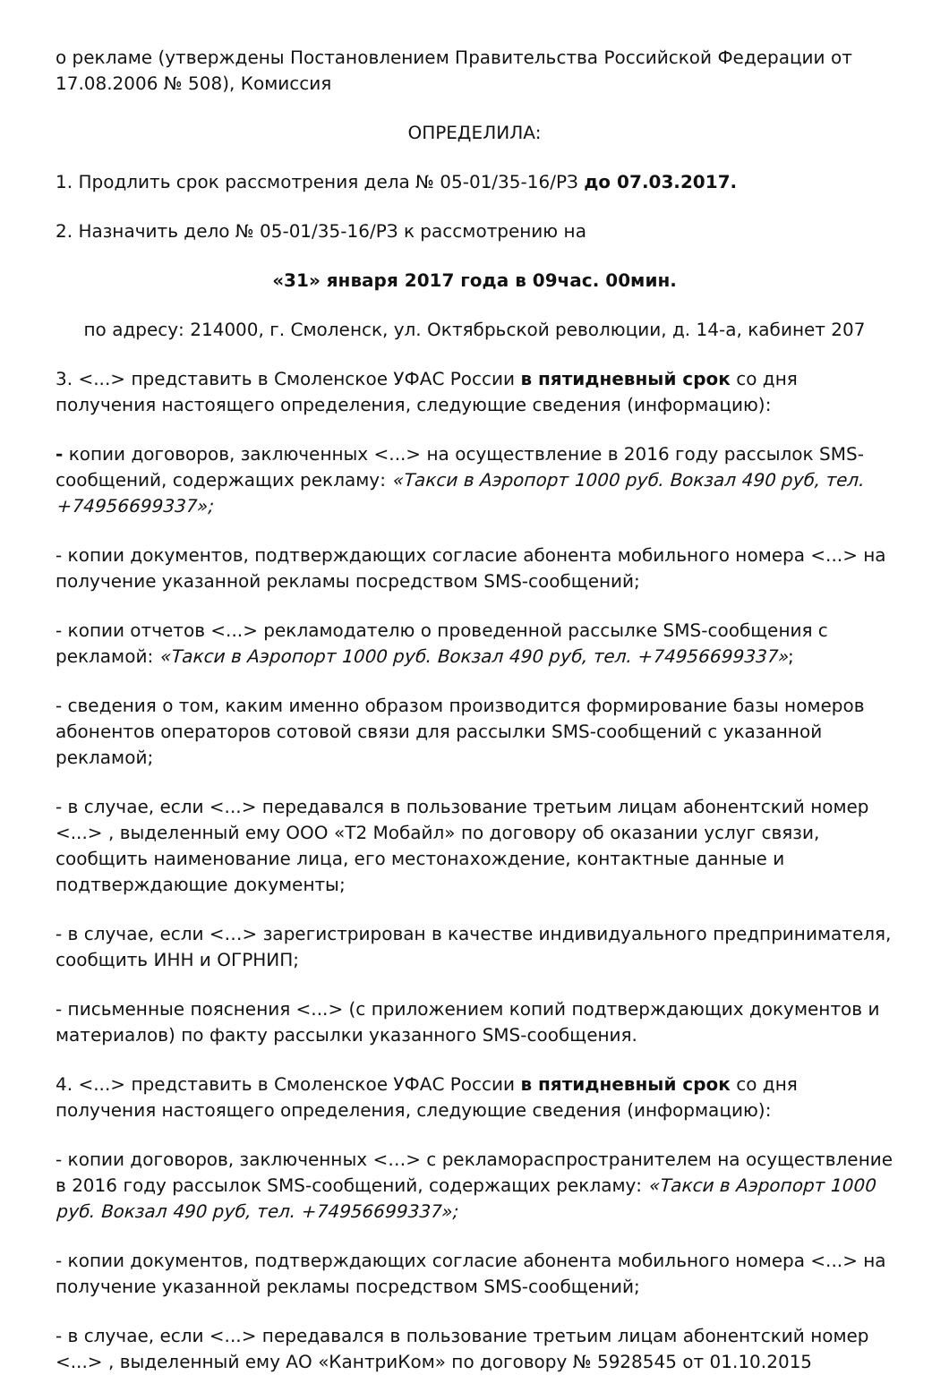о рекламе (утверждены Постановлением Правительства Российской Федерации от 17.08.2006 № 508), Комиссия
ОПРЕДЕЛИЛА:
1. Продлить срок рассмотрения дела № 05-01/35-16/РЗ до 07.03.2017.
2. Назначить дело № 05-01/35-16/РЗ к рассмотрению на
«31» января 2017 года в 09час. 00мин.
по адресу: 214000, г. Смоленск, ул. Октябрьской революции, д. 14-а, кабинет 207
3. <...> представить в Смоленское УФАС России в пятидневный срок со дня получения настоящего определения, следующие сведения (информацию):
- копии договоров, заключенных <...> на осуществление в 2016 году рассылок SMS-сообщений, содержащих рекламу: «Такси в Аэропорт 1000 руб. Вокзал 490 руб, тел. +74956699337»;
- копии документов, подтверждающих согласие абонента мобильного номера <...> на получение указанной рекламы посредством SMS-сообщений;
- копии отчетов <...> рекламодателю о проведенной рассылке SMS-сообщения с рекламой: «Такси в Аэропорт 1000 руб. Вокзал 490 руб, тел. +74956699337»;
- сведения о том, каким именно образом производится формирование базы номеров абонентов операторов сотовой связи для рассылки SMS-сообщений с указанной рекламой;
- в случае, если <...> передавался в пользование третьим лицам абонентский номер <...> , выделенный ему ООО «Т2 Мобайл» по договору об оказании услуг связи, сообщить наименование лица, его местонахождение, контактные данные и подтверждающие документы;
- в случае, если <…> зарегистрирован в качестве индивидуального предпринимателя, сообщить ИНН и ОГРНИП;
- письменные пояснения <...> (с приложением копий подтверждающих документов и материалов) по факту рассылки указанного SMS-сообщения.
4. <...> представить в Смоленское УФАС России в пятидневный срок со дня получения настоящего определения, следующие сведения (информацию):
- копии договоров, заключенных <…> с рекламораспространителем на осуществление в 2016 году рассылок SMS-сообщений, содержащих рекламу: «Такси в Аэропорт 1000 руб. Вокзал 490 руб, тел. +74956699337»;
- копии документов, подтверждающих согласие абонента мобильного номера <...> на получение указанной рекламы посредством SMS-сообщений;
- в случае, если <...> передавался в пользование третьим лицам абонентский номер <...> , выделенный ему АО «КантриКом» по договору № 5928545 от 01.10.2015